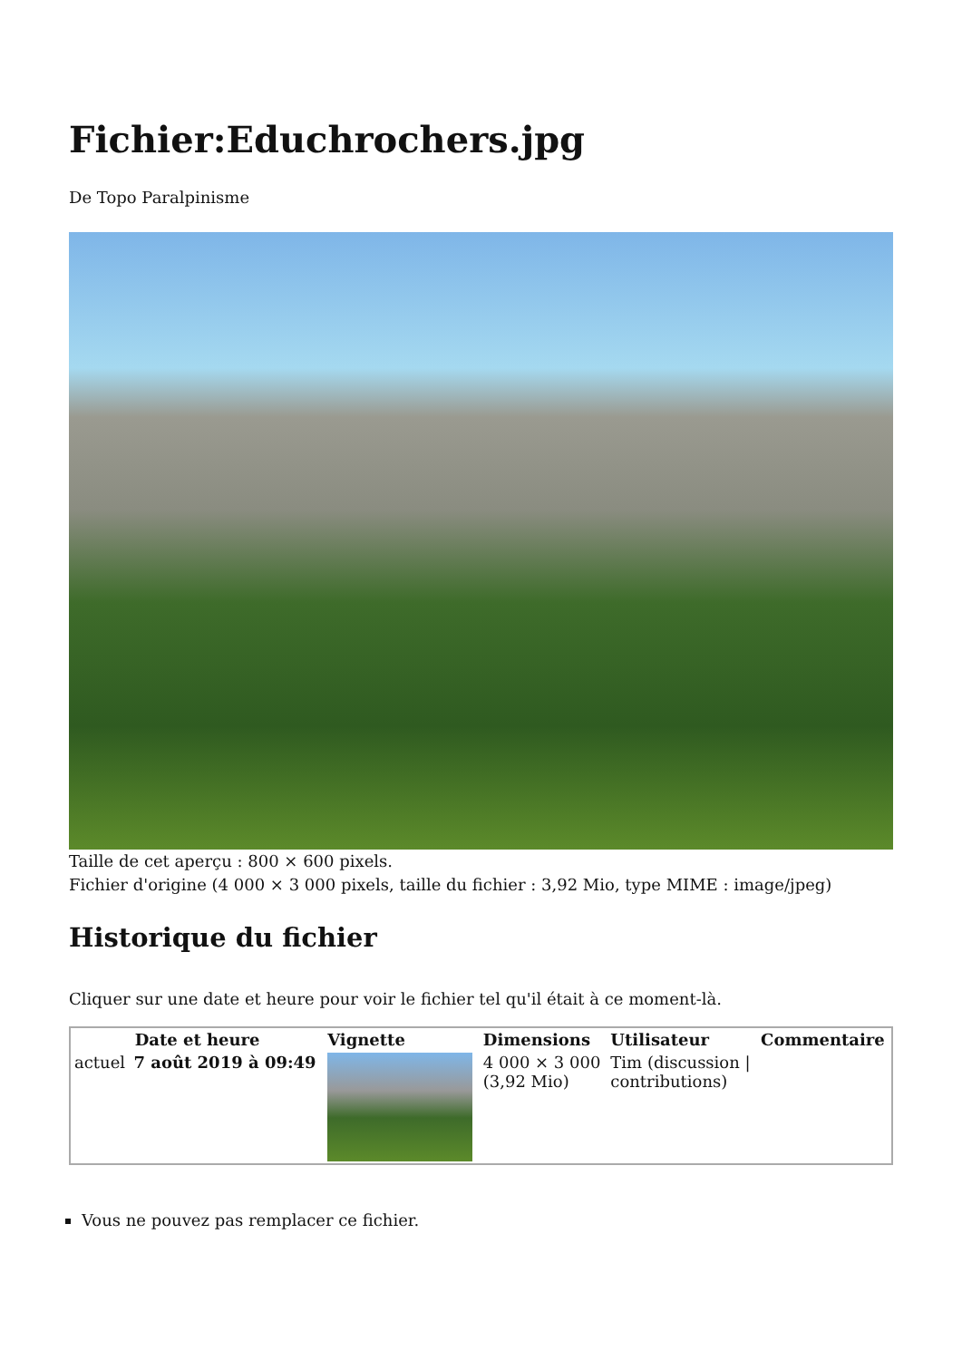Fichier:Educhrochers.jpg
De Topo Paralpinisme
Taille de cet aperçu : 800 × 600 pixels.
Fichier d'origine (4 000 × 3 000 pixels, taille du fichier : 3,92 Mio, type MIME : image/jpeg)
Historique du fichier
Cliquer sur une date et heure pour voir le fichier tel qu'il était à ce moment-là.
| Date et heure | | Vignette | Dimensions | Utilisateur | Commentaire |
| --- | --- | --- | --- | --- | --- |
| actuel | 7 août 2019 à 09:49 | | 4 000 × 3 000 (3,92 Mio) | Tim (discussion / contributions) | |
Vous ne pouvez pas remplacer ce fichier.